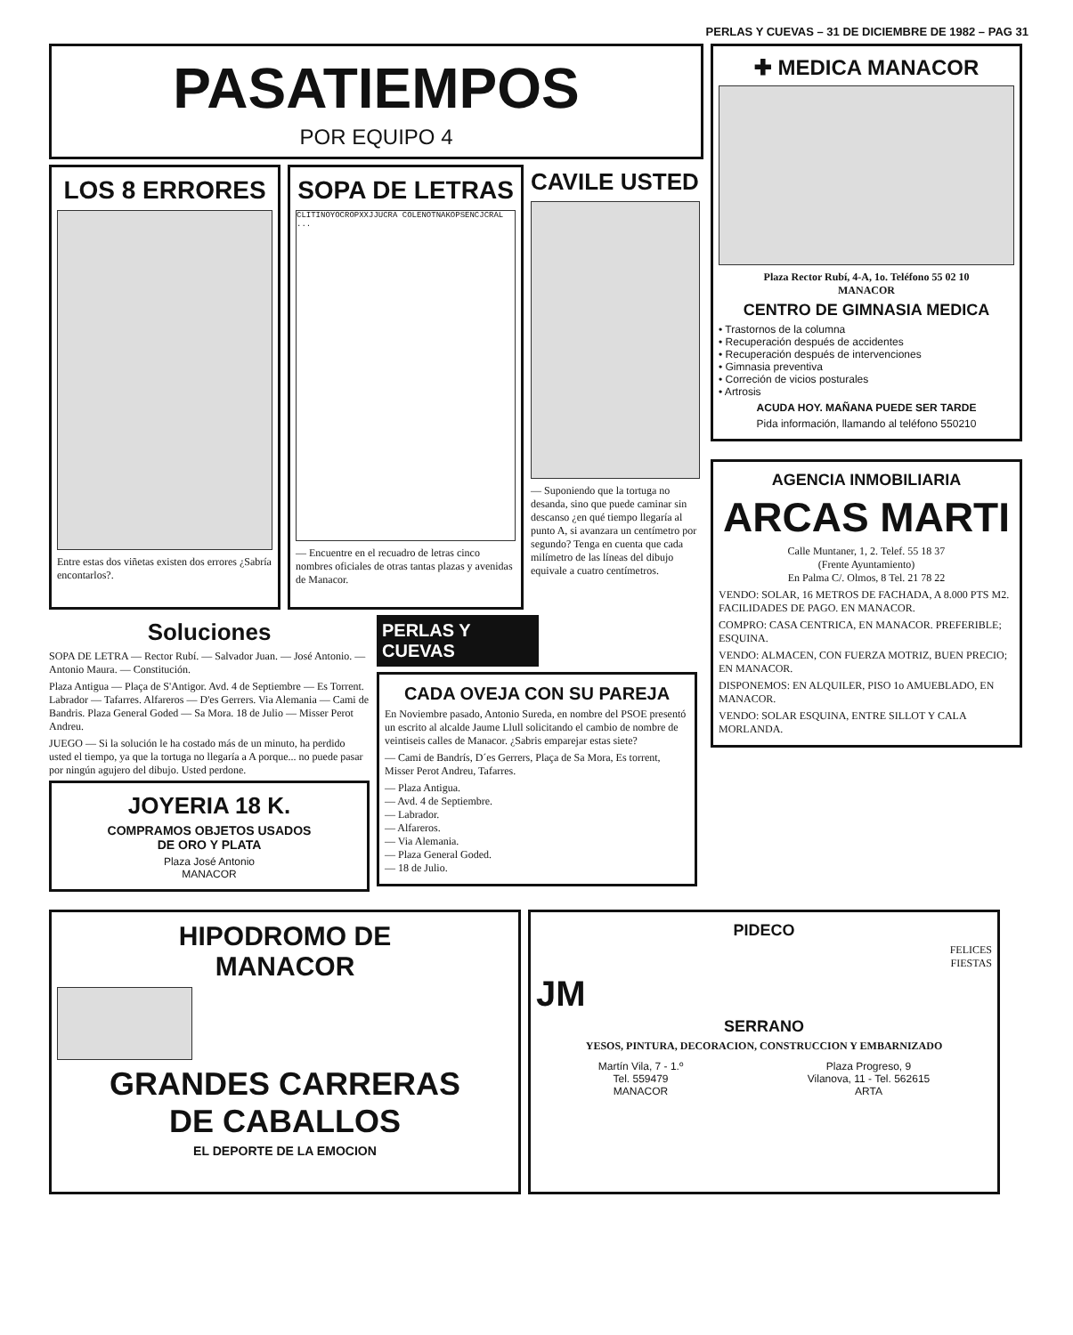PERLAS Y CUEVAS – 31 DE DICIEMBRE DE 1982 – PAG 31
PASATIEMPOS
POR EQUIPO 4
LOS 8 ERRORES
Entre estas dos viñetas existen dos errores ¿Sabría encontarlos?.
SOPA DE LETRAS
CLITINOYOCROPXXJJUCRA COLENOTNAKOPSENCJCRAL ...
— Encuentre en el recuadro de letras cinco nombres oficiales de otras tantas plazas y avenidas de Manacor.
CAVILE USTED
— Suponiendo que la tortuga no desanda, sino que puede caminar sin descanso ¿en qué tiempo llegaría al punto A, si avanzara un centímetro por segundo? Tenga en cuenta que cada milímetro de las líneas del dibujo equivale a cuatro centímetros.
Soluciones
SOPA DE LETRA — Rector Rubí. — Salvador Juan. — José Antonio. — Antonio Maura. — Constitución.
Plaza Antigua — Plaça de S'Antigor. Avd. 4 de Septiembre — Es Torrent. Labrador — Tafarres. Alfareros — D'es Gerrers. Via Alemania — Cami de Bandris. Plaza General Goded — Sa Mora. 18 de Julio — Misser Perot Andreu.
JUEGO — Si la solución le ha costado más de un minuto, ha perdido usted el tiempo, ya que la tortuga no llegaría a A porque... no puede pasar por ningún agujero del dibujo. Usted perdone.
JOYERIA 18 K.
COMPRAMOS OBJETOS USADOS
DE ORO Y PLATA
Plaza José Antonio
MANACOR
PERLAS Y CUEVAS
CADA OVEJA CON SU PAREJA
En Noviembre pasado, Antonio Sureda, en nombre del PSOE presentó un escrito al alcalde Jaume Llull solicitando el cambio de nombre de veintiseis calles de Manacor. ¿Sabris emparejar estas siete?
— Cami de Bandrís, D´es Gerrers, Plaça de Sa Mora, Es torrent, Misser Perot Andreu, Tafarres.
— Plaza Antigua.
— Avd. 4 de Septiembre.
— Labrador.
— Alfareros.
— Via Alemania.
— Plaza General Goded.
— 18 de Julio.
✚ MEDICA MANACOR
Plaza Rector Rubí, 4-A, 1o. Teléfono 55 02 10
MANACOR
CENTRO DE GIMNASIA MEDICA
• Trastornos de la columna
• Recuperación después de accidentes
• Recuperación después de intervenciones
• Gimnasia preventiva
• Correción de vicios posturales
• Artrosis
ACUDA HOY. MAÑANA PUEDE SER TARDE
Pida información, llamando al teléfono 550210
AGENCIA INMOBILIARIA
ARCAS MARTI
Calle Muntaner, 1, 2. Telef. 55 18 37
(Frente Ayuntamiento)
En Palma C/. Olmos, 8 Tel. 21 78 22
VENDO: SOLAR, 16 METROS DE FACHADA, A 8.000 PTS M2. FACILIDADES DE PAGO. EN MANACOR.
COMPRO: CASA CENTRICA, EN MANACOR. PREFERIBLE; ESQUINA.
VENDO: ALMACEN, CON FUERZA MOTRIZ, BUEN PRECIO; EN MANACOR.
DISPONEMOS: EN ALQUILER, PISO 1o AMUEBLADO, EN MANACOR.
VENDO: SOLAR ESQUINA, ENTRE SILLOT Y CALA MORLANDA.
HIPODROMO DE
MANACOR
GRANDES CARRERAS
DE CABALLOS
EL DEPORTE DE LA EMOCION
PIDECO
FELICES
FIESTAS
JM
SERRANO
YESOS, PINTURA, DECORACION, CONSTRUCCION Y EMBARNIZADO
Martín Vila, 7 - 1.º
Tel. 559479
MANACOR
Plaza Progreso, 9
Vilanova, 11 - Tel. 562615
ARTA